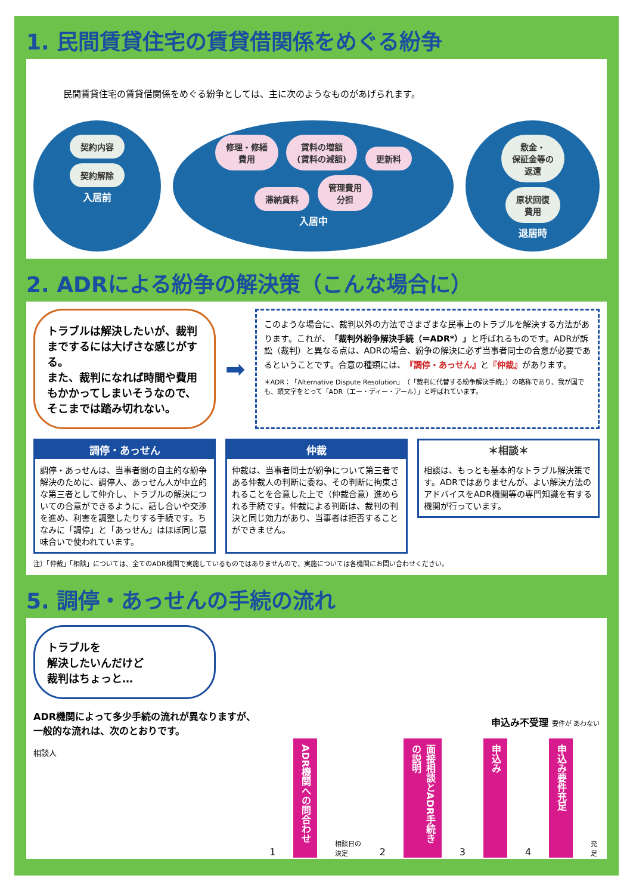1. 民間賃貸住宅の賃貸借関係をめぐる紛争
民間賃貸住宅の賃貸借関係をめぐる紛争としては、主に次のようなものがあげられます。
契約内容 契約解除
入居前
修理・修繕
費用 賃料の増額
(賃料の減額) 更新料 滞納賃料 管理費用
分担
入居中
敷金・
保証金等の
返還 原状回復
費用
退居時
2. ADRによる紛争の解決策（こんな場合に）
トラブルは解決したいが、裁判までするには大げさな感じがする。
また、裁判になれば時間や費用もかかってしまいそうなので、そこまでは踏み切れない。
➡
このような場合に、裁判以外の方法でさまざまな民事上のトラブルを解決する方法があります。これが、「裁判外紛争解決手続（＝ADR*）」と呼ばれるものです。ADRが訴訟（裁判）と異なる点は、ADRの場合、紛争の解決に必ず当事者同士の合意が必要であるということです。合意の種類には、『調停・あっせん』と『仲裁』があります。
＊ADR：「Alternative Dispute Resolution」（「裁判に代替する紛争解決手続」）の略称であり、我が国でも、頭文字をとって「ADR（エー・ディー・アール）」と呼ばれています。
調停・あっせん
調停・あっせんは、当事者間の自主的な紛争解決のために、調停人、あっせん人が中立的な第三者として仲介し、トラブルの解決についての合意ができるように、話し合いや交渉を進め、利害を調整したりする手続です。ちなみに「調停」と「あっせん」はほぼ同じ意味合いで使われています。
仲裁
仲裁は、当事者同士が紛争について第三者である仲裁人の判断に委ね、その判断に拘束されることを合意した上で（仲裁合意）進められる手続です。仲裁による判断は、裁判の判決と同じ効力があり、当事者は拒否することができません。
＊相談＊
相談は、もっとも基本的なトラブル解決策です。ADRではありませんが、よい解決方法のアドバイスをADR機関等の専門知識を有する機関が行っています。
注）「仲裁」「相談」については、全てのADR機関で実施しているものではありませんので、実施については各機関にお問い合わせください。
5. 調停・あっせんの手続の流れ
トラブルを
解決したいんだけど
裁判はちょっと…
ADR機関によって多少手続の流れが異なりますが、一般的な流れは、次のとおりです。
相談人
申込み不受理 要件が あわない
1
ADR機関への問合わせ
相談日の決定 2
面接相談とADR手続きの説明
3
申込み
4
申込み要件充足
充足